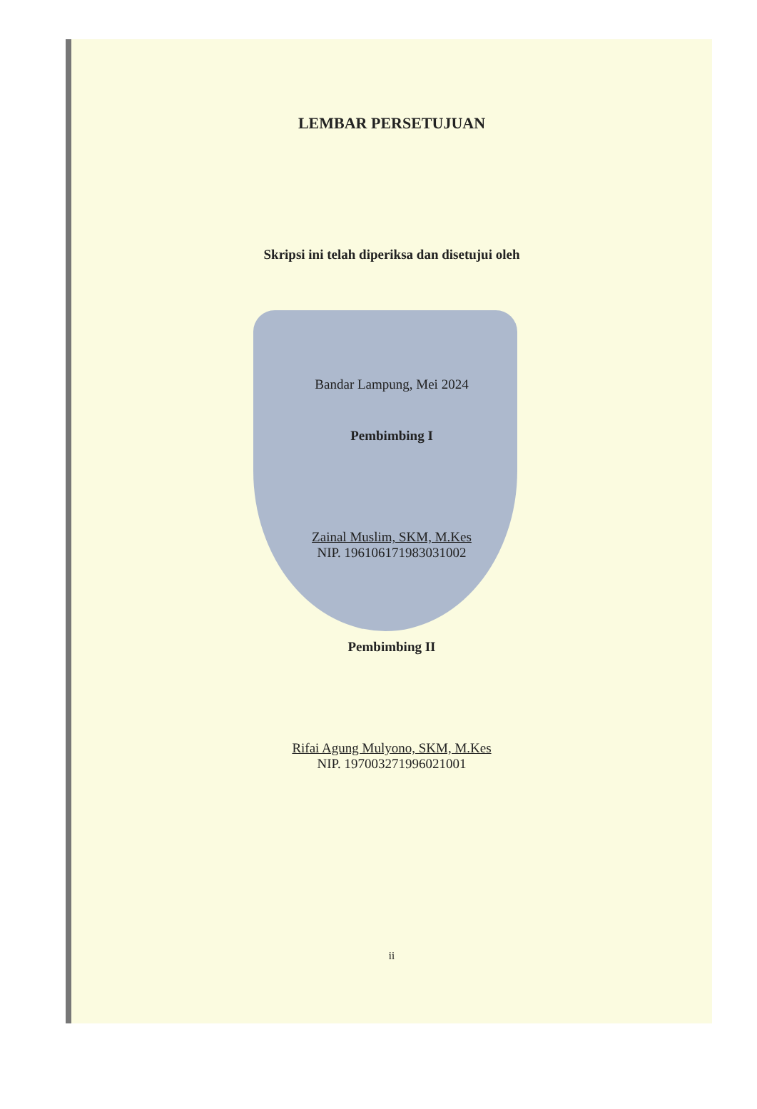LEMBAR PERSETUJUAN
Skripsi ini telah diperiksa dan disetujui oleh
Bandar Lampung, Mei 2024
Pembimbing I
Zainal Muslim, SKM, M.Kes
NIP. 196106171983031002
Pembimbing II
Rifai Agung Mulyono, SKM, M.Kes
NIP. 197003271996021001
ii